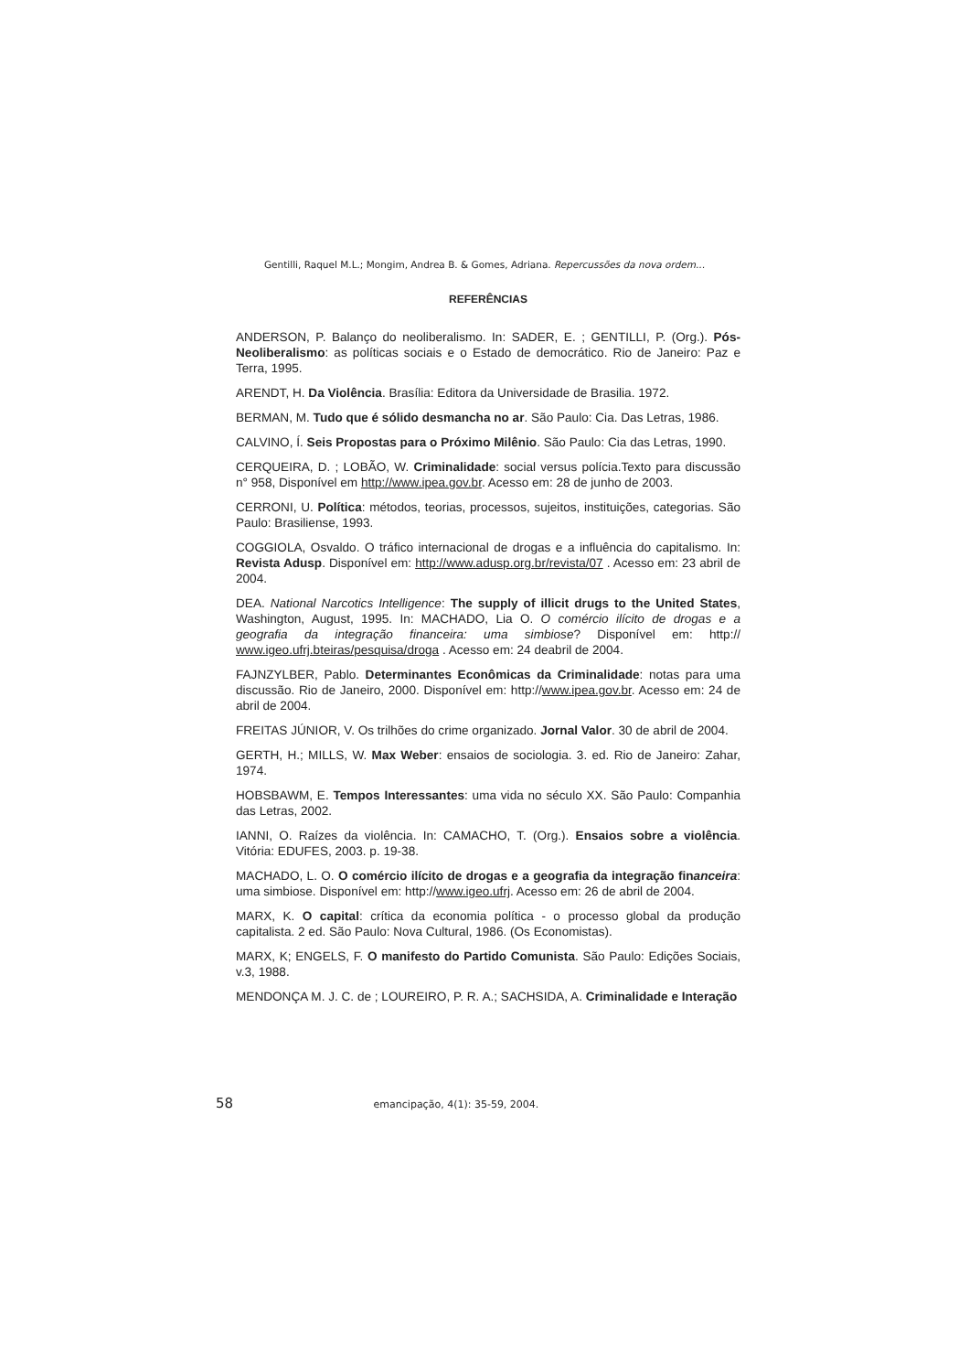Gentilli, Raquel M.L.; Mongim, Andrea B. & Gomes, Adriana. Repercussões da nova ordem...
REFERÊNCIAS
ANDERSON, P. Balanço do neoliberalismo. In: SADER, E. ; GENTILLI, P. (Org.). Pós-Neoliberalismo: as políticas sociais e o Estado de democrático. Rio de Janeiro: Paz e Terra, 1995.
ARENDT, H. Da Violência. Brasília: Editora da Universidade de Brasilia. 1972.
BERMAN, M. Tudo que é sólido desmancha no ar. São Paulo: Cia. Das Letras, 1986.
CALVINO, Í. Seis Propostas para o Próximo Milênio. São Paulo: Cia das Letras, 1990.
CERQUEIRA, D. ; LOBÃO, W. Criminalidade: social versus polícia.Texto para discussão n° 958, Disponível em http://www.ipea.gov.br. Acesso em: 28 de junho de 2003.
CERRONI, U. Política: métodos, teorias, processos, sujeitos, instituições, categorias. São Paulo: Brasiliense, 1993.
COGGIOLA, Osvaldo. O tráfico internacional de drogas e a influência do capitalismo. In: Revista Adusp. Disponível em: http://www.adusp.org.br/revista/07 . Acesso em: 23 abril de 2004.
DEA. National Narcotics Intelligence: The supply of illicit drugs to the United States, Washington, August, 1995. In: MACHADO, Lia O. O comércio ilícito de drogas e a geografia da integração financeira: uma simbiose? Disponível em: http:// www.igeo.ufrj.bteiras/pesquisa/droga . Acesso em: 24 deabril de 2004.
FAJNZYLBER, Pablo. Determinantes Econômicas da Criminalidade: notas para uma discussão. Rio de Janeiro, 2000. Disponível em: http://www.ipea.gov.br. Acesso em: 24 de abril de 2004.
FREITAS JÚNIOR, V. Os trilhões do crime organizado. Jornal Valor. 30 de abril de 2004.
GERTH, H.; MILLS, W. Max Weber: ensaios de sociologia. 3. ed. Rio de Janeiro: Zahar, 1974.
HOBSBAWM, E. Tempos Interessantes: uma vida no século XX. São Paulo: Companhia das Letras, 2002.
IANNI, O. Raízes da violência. In: CAMACHO, T. (Org.). Ensaios sobre a violência. Vitória: EDUFES, 2003. p. 19-38.
MACHADO, L. O. O comércio ilícito de drogas e a geografia da integração financeira: uma simbiose. Disponível em: http://www.igeo.ufrj. Acesso em: 26 de abril de 2004.
MARX, K. O capital: crítica da economia política - o processo global da produção capitalista. 2 ed. São Paulo: Nova Cultural, 1986. (Os Economistas).
MARX, K; ENGELS, F. O manifesto do Partido Comunista. São Paulo: Edições Sociais, v.3, 1988.
MENDONÇA M. J. C. de ; LOUREIRO, P. R. A.; SACHSIDA, A. Criminalidade e Interação
58 emancipação, 4(1): 35-59, 2004.